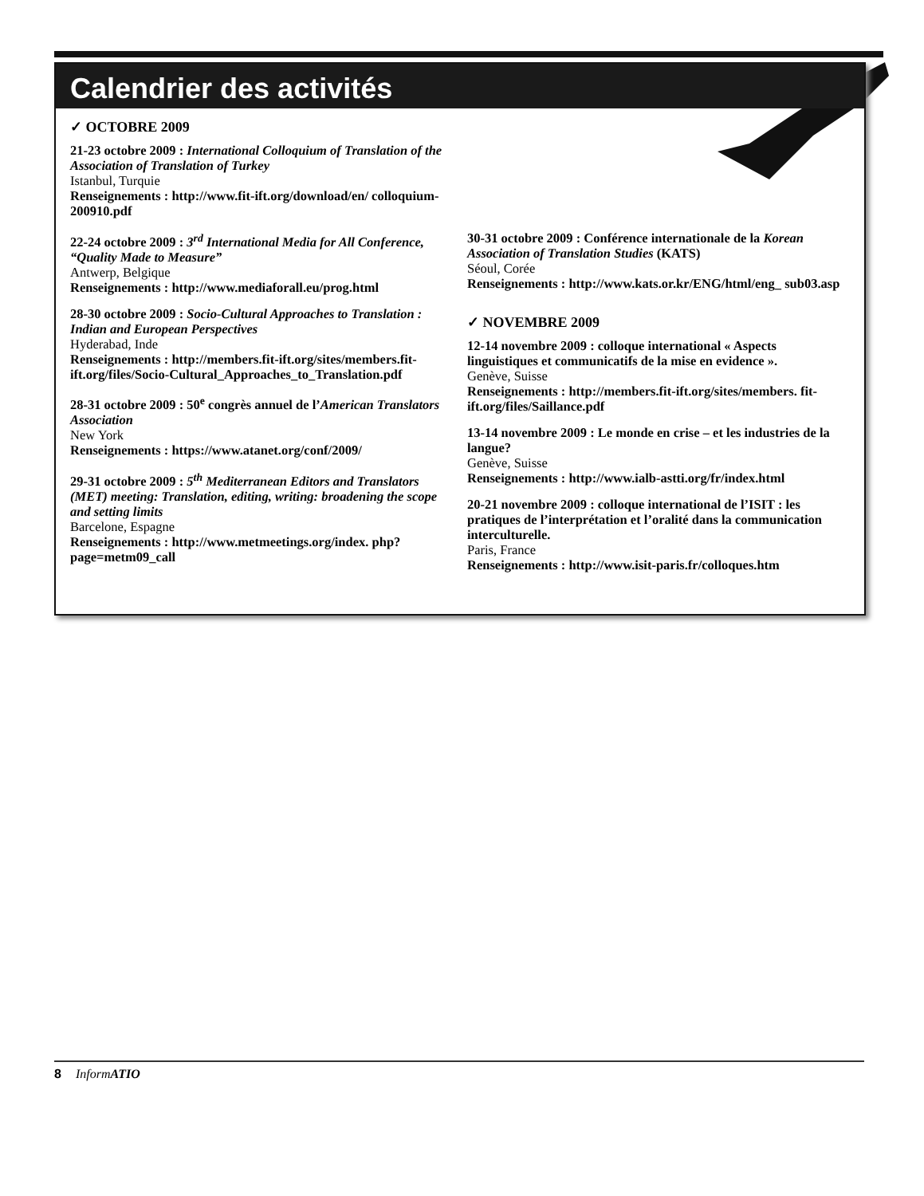Calendrier des activités
✓ OCTOBRE 2009
21-23 octobre 2009 : International Colloquium of Translation of the Association of Translation of Turkey
Istanbul, Turquie
Renseignements : http://www.fit-ift.org/download/en/ colloquium-200910.pdf
22-24 octobre 2009 : 3<sup>rd</sup> International Media for All Conference, “Quality Made to Measure”
Antwerp, Belgique
Renseignements : http://www.mediaforall.eu/prog.html
28-30 octobre 2009 : Socio-Cultural Approaches to Translation : Indian and European Perspectives
Hyderabad, Inde
Renseignements : http://members.fit-ift.org/sites/members.fit-ift.org/files/Socio-Cultural_Approaches_to_Translation.pdf
28-31 octobre 2009 : 50<sup>e</sup> congrès annuel de l’American Translators Association
New York
Renseignements : https://www.atanet.org/conf/2009/
29-31 octobre 2009 : 5<sup>th</sup> Mediterranean Editors and Translators (MET) meeting: Translation, editing, writing: broadening the scope and setting limits
Barcelone, Espagne
Renseignements : http://www.metmeetings.org/index. php?page=metm09_call
30-31 octobre 2009 : Conférence internationale de la Korean Association of Translation Studies (KATS)
Séoul, Corée
Renseignements : http://www.kats.or.kr/ENG/html/eng_ sub03.asp
✓ NOVEMBRE 2009
12-14 novembre 2009 : colloque international « Aspects linguistiques et communicatifs de la mise en evidence ».
Genève, Suisse
Renseignements : http://members.fit-ift.org/sites/members. fit-ift.org/files/Saillance.pdf
13-14 novembre 2009 : Le monde en crise – et les industries de la langue?
Genève, Suisse
Renseignements : http://www.ialb-astti.org/fr/index.html
20-21 novembre 2009 : colloque international de l’ISIT : les pratiques de l’interprétation et l’oralité dans la communication interculturelle.
Paris, France
Renseignements : http://www.isit-paris.fr/colloques.htm
8 InformATIO